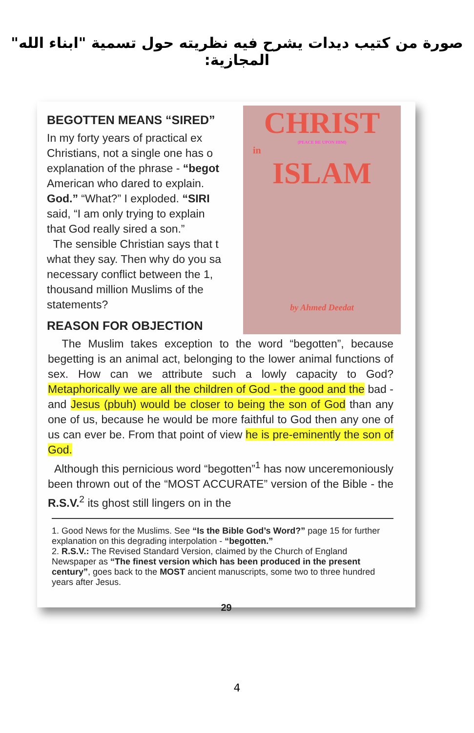صورة من كتيب ديدات يشرح فيه نظريته حول تسمية "ابناء الله" المجازية:
BEGOTTEN MEANS “SIRED”
In my forty years of practical ex
Christians, not a single one has o
explanation of the phrase - “begot
American who dared to explain.
God.” “What?” I exploded. “SIRI
said, “I am only trying to explain
that God really sired a son.”
The sensible Christian says that t
what they say. Then why do you sa
necessary conflict between the 1,
thousand million Muslims of the
statements?
REASON FOR OBJECTION
CHRIST
(PEACE BE UPON HIM)
in
ISLAM
by Ahmed Deedat
The Muslim takes exception to the word “begotten”, because begetting is an animal act, belonging to the lower animal functions of sex. How can we attribute such a lowly capacity to God? Metaphorically we are all the children of God - the good and the bad - and Jesus (pbuh) would be closer to being the son of God than any one of us, because he would be more faithful to God then any one of us can ever be. From that point of view he is pre-eminently the son of God.
Although this pernicious word “begotten”<sup>1</sup> has now unceremoniously been thrown out of the “MOST ACCURATE” version of the Bible - the R.S.V.<sup>2</sup> its ghost still lingers on in the
1. Good News for the Muslims. See “Is the Bible God’s Word?” page 15 for further explanation on this degrading interpolation - “begotten.”
2. R.S.V.: The Revised Standard Version, claimed by the Church of England Newspaper as “The finest version which has been produced in the present century”, goes back to the MOST ancient manuscripts, some two to three hundred years after Jesus.
29
4